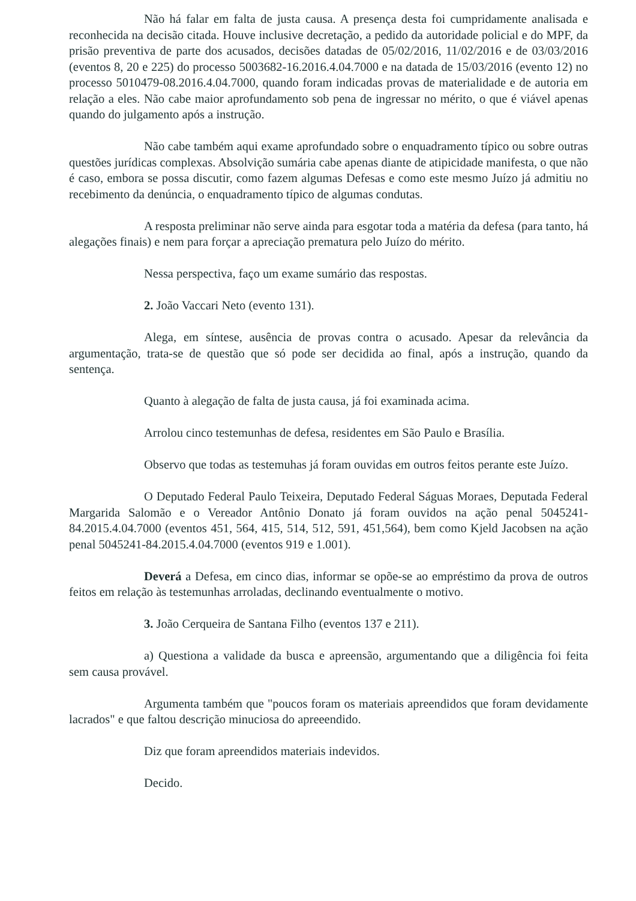Não há falar em falta de justa causa. A presença desta foi cumpridamente analisada e reconhecida na decisão citada. Houve inclusive decretação, a pedido da autoridade policial e do MPF, da prisão preventiva de parte dos acusados, decisões datadas de 05/02/2016, 11/02/2016 e de 03/03/2016 (eventos 8, 20 e 225) do processo 5003682-16.2016.4.04.7000 e na datada de 15/03/2016 (evento 12) no processo 5010479-08.2016.4.04.7000, quando foram indicadas provas de materialidade e de autoria em relação a eles. Não cabe maior aprofundamento sob pena de ingressar no mérito, o que é viável apenas quando do julgamento após a instrução.
Não cabe também aqui exame aprofundado sobre o enquadramento típico ou sobre outras questões jurídicas complexas. Absolvição sumária cabe apenas diante de atipicidade manifesta, o que não é caso, embora se possa discutir, como fazem algumas Defesas e como este mesmo Juízo já admitiu no recebimento da denúncia, o enquadramento típico de algumas condutas.
A resposta preliminar não serve ainda para esgotar toda a matéria da defesa (para tanto, há alegações finais) e nem para forçar a apreciação prematura pelo Juízo do mérito.
Nessa perspectiva, faço um exame sumário das respostas.
2. João Vaccari Neto (evento 131).
Alega, em síntese, ausência de provas contra o acusado. Apesar da relevância da argumentação, trata-se de questão que só pode ser decidida ao final, após a instrução, quando da sentença.
Quanto à alegação de falta de justa causa, já foi examinada acima.
Arrolou cinco testemunhas de defesa, residentes em São Paulo e Brasília.
Observo que todas as testemuhas já foram ouvidas em outros feitos perante este Juízo.
O Deputado Federal Paulo Teixeira, Deputado Federal Ságuas Moraes, Deputada Federal Margarida Salomão e o Vereador Antônio Donato já foram ouvidos na ação penal 5045241-84.2015.4.04.7000 (eventos 451, 564, 415, 514, 512, 591, 451,564), bem como Kjeld Jacobsen na ação penal 5045241-84.2015.4.04.7000 (eventos 919 e 1.001).
Deverá a Defesa, em cinco dias, informar se opõe-se ao empréstimo da prova de outros feitos em relação às testemunhas arroladas, declinando eventualmente o motivo.
3. João Cerqueira de Santana Filho (eventos 137 e 211).
a) Questiona a validade da busca e apreensão, argumentando que a diligência foi feita sem causa provável.
Argumenta também que "poucos foram os materiais apreendidos que foram devidamente lacrados" e que faltou descrição minuciosa do apreeendido.
Diz que foram apreendidos materiais indevidos.
Decido.